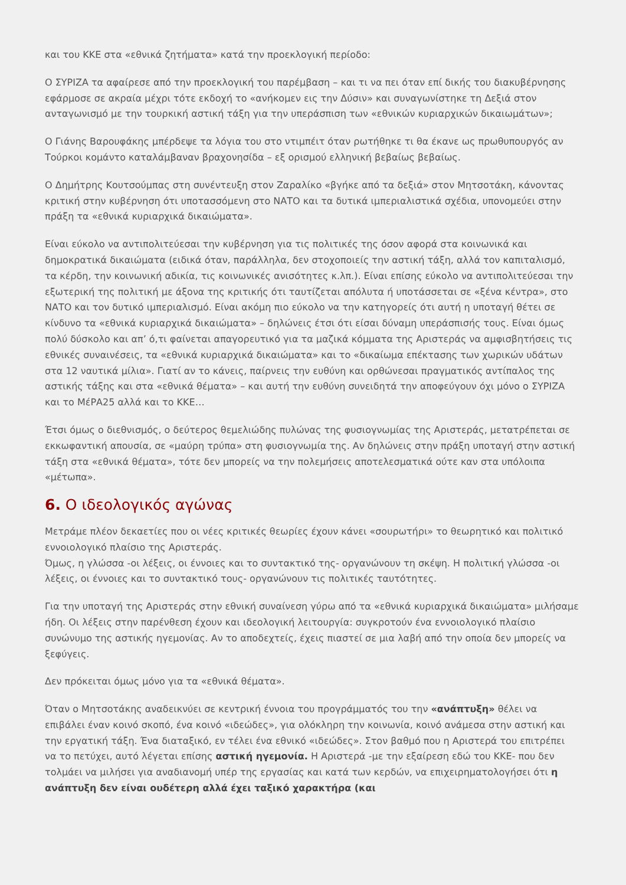και του ΚΚΕ στα «εθνικά ζητήματα» κατά την προεκλογική περίοδο:
Ο ΣΥΡΙΖΑ τα αφαίρεσε από την προεκλογική του παρέμβαση – και τι να πει όταν επί δικής του διακυβέρνησης εφάρμοσε σε ακραία μέχρι τότε εκδοχή το «ανήκομεν εις την Δύσιν» και συναγωνίστηκε τη Δεξιά στον ανταγωνισμό με την τουρκική αστική τάξη για την υπεράσπιση των «εθνικών κυριαρχικών δικαιωμάτων»;
Ο Γιάνης Βαρουφάκης μπέρδεψε τα λόγια του στο ντιμπέιτ όταν ρωτήθηκε τι θα έκανε ως πρωθυπουργός αν Τούρκοι κομάντο καταλάμβαναν βραχονησίδα – εξ ορισμού ελληνική βεβαίως βεβαίως.
Ο Δημήτρης Κουτσούμπας στη συνέντευξη στον Ζαραλίκο «βγήκε από τα δεξιά» στον Μητσοτάκη, κάνοντας κριτική στην κυβέρνηση ότι υποτασσόμενη στο ΝΑΤΟ και τα δυτικά ιμπεριαλιστικά σχέδια, υπονομεύει στην πράξη τα «εθνικά κυριαρχικά δικαιώματα».
Είναι εύκολο να αντιπολιτεύεσαι την κυβέρνηση για τις πολιτικές της όσον αφορά στα κοινωνικά και δημοκρατικά δικαιώματα (ειδικά όταν, παράλληλα, δεν στοχοποιείς την αστική τάξη, αλλά τον καπιταλισμό, τα κέρδη, την κοινωνική αδικία, τις κοινωνικές ανισότητες κ.λπ.). Είναι επίσης εύκολο να αντιπολιτεύεσαι την εξωτερική της πολιτική με άξονα της κριτικής ότι ταυτίζεται απόλυτα ή υποτάσσεται σε «ξένα κέντρα», στο ΝΑΤΟ και τον δυτικό ιμπεριαλισμό. Είναι ακόμη πιο εύκολο να την κατηγορείς ότι αυτή η υποταγή θέτει σε κίνδυνο τα «εθνικά κυριαρχικά δικαιώματα» – δηλώνεις έτσι ότι είσαι δύναμη υπεράσπισής τους. Είναι όμως πολύ δύσκολο και απ’ ό,τι φαίνεται απαγορευτικό για τα μαζικά κόμματα της Αριστεράς να αμφισβητήσεις τις εθνικές συναινέσεις, τα «εθνικά κυριαρχικά δικαιώματα» και το «δικαίωμα επέκτασης των χωρικών υδάτων στα 12 ναυτικά μίλια». Γιατί αν το κάνεις, παίρνεις την ευθύνη και ορθώνεσαι πραγματικός αντίπαλος της αστικής τάξης και στα «εθνικά θέματα» – και αυτή την ευθύνη συνειδητά την αποφεύγουν όχι μόνο ο ΣΥΡΙΖΑ και το ΜέΡΑ25 αλλά και το ΚΚΕ…
Έτσι όμως ο διεθνισμός, ο δεύτερος θεμελιώδης πυλώνας της φυσιογνωμίας της Αριστεράς, μετατρέπεται σε εκκωφαντική απουσία, σε «μαύρη τρύπα» στη φυσιογνωμία της. Αν δηλώνεις στην πράξη υποταγή στην αστική τάξη στα «εθνικά θέματα», τότε δεν μπορείς να την πολεμήσεις αποτελεσματικά ούτε καν στα υπόλοιπα «μέτωπα».
6. Ο ιδεολογικός αγώνας
Μετράμε πλέον δεκαετίες που οι νέες κριτικές θεωρίες έχουν κάνει «σουρωτήρι» το θεωρητικό και πολιτικό εννοιολογικό πλαίσιο της Αριστεράς.
Όμως, η γλώσσα -οι λέξεις, οι έννοιες και το συντακτικό της- οργανώνουν τη σκέψη. Η πολιτική γλώσσα -οι λέξεις, οι έννοιες και το συντακτικό τους- οργανώνουν τις πολιτικές ταυτότητες.
Για την υποταγή της Αριστεράς στην εθνική συναίνεση γύρω από τα «εθνικά κυριαρχικά δικαιώματα» μιλήσαμε ήδη. Οι λέξεις στην παρένθεση έχουν και ιδεολογική λειτουργία: συγκροτούν ένα εννοιολογικό πλαίσιο συνώνυμο της αστικής ηγεμονίας. Αν το αποδεχτείς, έχεις πιαστεί σε μια λαβή από την οποία δεν μπορείς να ξεφύγεις.
Δεν πρόκειται όμως μόνο για τα «εθνικά θέματα».
Όταν ο Μητσοτάκης αναδεικνύει σε κεντρική έννοια του προγράμματός του την «ανάπτυξη» θέλει να επιβάλει έναν κοινό σκοπό, ένα κοινό «ιδεώδες», για ολόκληρη την κοινωνία, κοινό ανάμεσα στην αστική και την εργατική τάξη. Ένα διαταξικό, εν τέλει ένα εθνικό «ιδεώδες». Στον βαθμό που η Αριστερά του επιτρέπει να το πετύχει, αυτό λέγεται επίσης αστική ηγεμονία. Η Αριστερά -με την εξαίρεση εδώ του ΚΚΕ- που δεν τολμάει να μιλήσει για αναδιανομή υπέρ της εργασίας και κατά των κερδών, να επιχειρηματολογήσει ότι η ανάπτυξη δεν είναι ουδέτερη αλλά έχει ταξικό χαρακτήρα (και